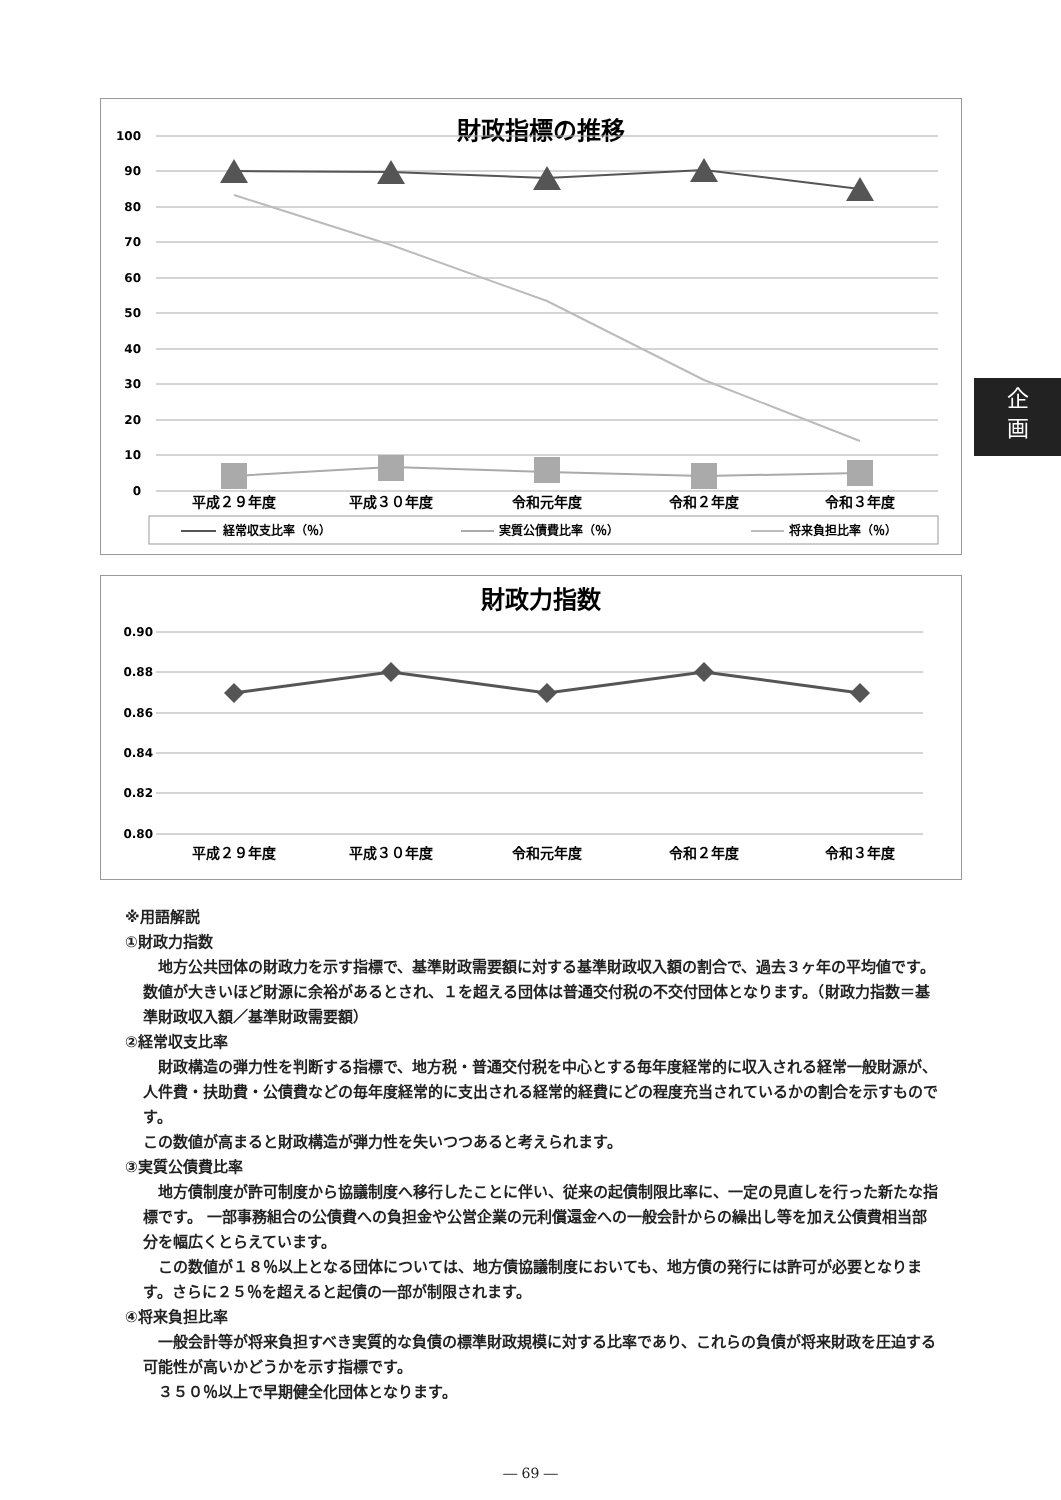財政指標の推移
100
90
80
70
60
50
40
30
20
10
0
平成２９年度
平成３０年度
令和元年度
令和２年度
令和３年度
経常収支比率（％）
実質公債費比率（％）
将来負担比率（％）
財政力指数
0.90
0.88
0.86
0.84
0.82
0.80
平成２９年度
平成３０年度
令和元年度
令和２年度
令和３年度
企
画
※用語解説
①財政力指数
　地方公共団体の財政力を示す指標で、基準財政需要額に対する基準財政収入額の割合で、過去３ヶ年の平均値です。数値が大きいほど財源に余裕があるとされ、１を超える団体は普通交付税の不交付団体となります。（財政力指数＝基準財政収入額／基準財政需要額）
②経常収支比率
　財政構造の弾力性を判断する指標で、地方税・普通交付税を中心とする毎年度経常的に収入される経常一般財源が、人件費・扶助費・公債費などの毎年度経常的に支出される経常的経費にどの程度充当されているかの割合を示すものです。
この数値が高まると財政構造が弾力性を失いつつあると考えられます。
③実質公債費比率
　地方債制度が許可制度から協議制度へ移行したことに伴い、従来の起債制限比率に、一定の見直しを行った新たな指標です。 一部事務組合の公債費への負担金や公営企業の元利償還金への一般会計からの繰出し等を加え公債費相当部分を幅広くとらえています。
　この数値が１８％以上となる団体については、地方債協議制度においても、地方債の発行には許可が必要となります。さらに２５％を超えると起債の一部が制限されます。
④将来負担比率
　一般会計等が将来負担すべき実質的な負債の標準財政規模に対する比率であり、これらの負債が将来財政を圧迫する可能性が高いかどうかを示す指標です。
　３５０％以上で早期健全化団体となります。
― 69 ―